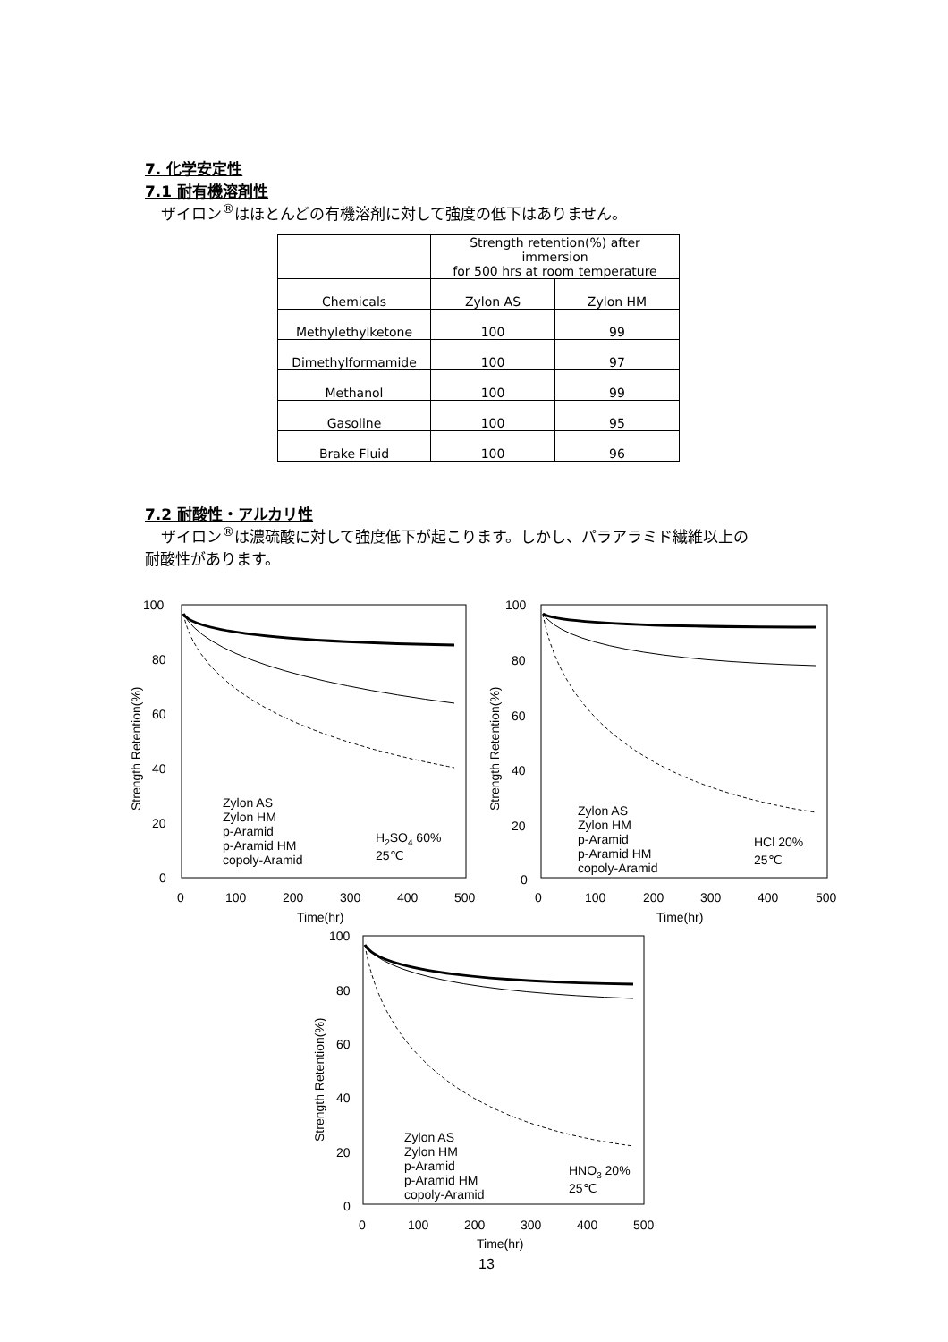7. 化学安定性
7.1 耐有機溶剤性
ザイロン<sup>®</sup>はほとんどの有機溶剤に対して強度の低下はありません。
| | Strength retention(%) after immersion for 500 hrs at room temperature | |
| Chemicals | Zylon AS | Zylon HM |
| Methylethylketone | 100 | 99 |
| Dimethylformamide | 100 | 97 |
| Methanol | 100 | 99 |
| Gasoline | 100 | 95 |
| Brake Fluid | 100 | 96 |
7.2 耐酸性・アルカリ性
ザイロン<sup>®</sup>は濃硫酸に対して強度低下が起こります。しかし、パラアラミド繊維以上の
耐酸性があります。
100
80
60
40
20
0
0
100
200
300
400
500
Time(hr)
Strength Retention(%)
Zylon AS
Zylon HM
p-Aramid
p-Aramid HM
copoly-Aramid
H2SO4 60%
25℃
100
80
60
40
20
0
0
100
200
300
400
500
Time(hr)
Strength Retention(%)
Zylon AS
Zylon HM
p-Aramid
p-Aramid HM
copoly-Aramid
HCl 20%
25℃
100
80
60
40
20
0
0
100
200
300
400
500
Time(hr)
Strength Retention(%)
Zylon AS
Zylon HM
p-Aramid
p-Aramid HM
copoly-Aramid
HNO3 20%
25℃
13